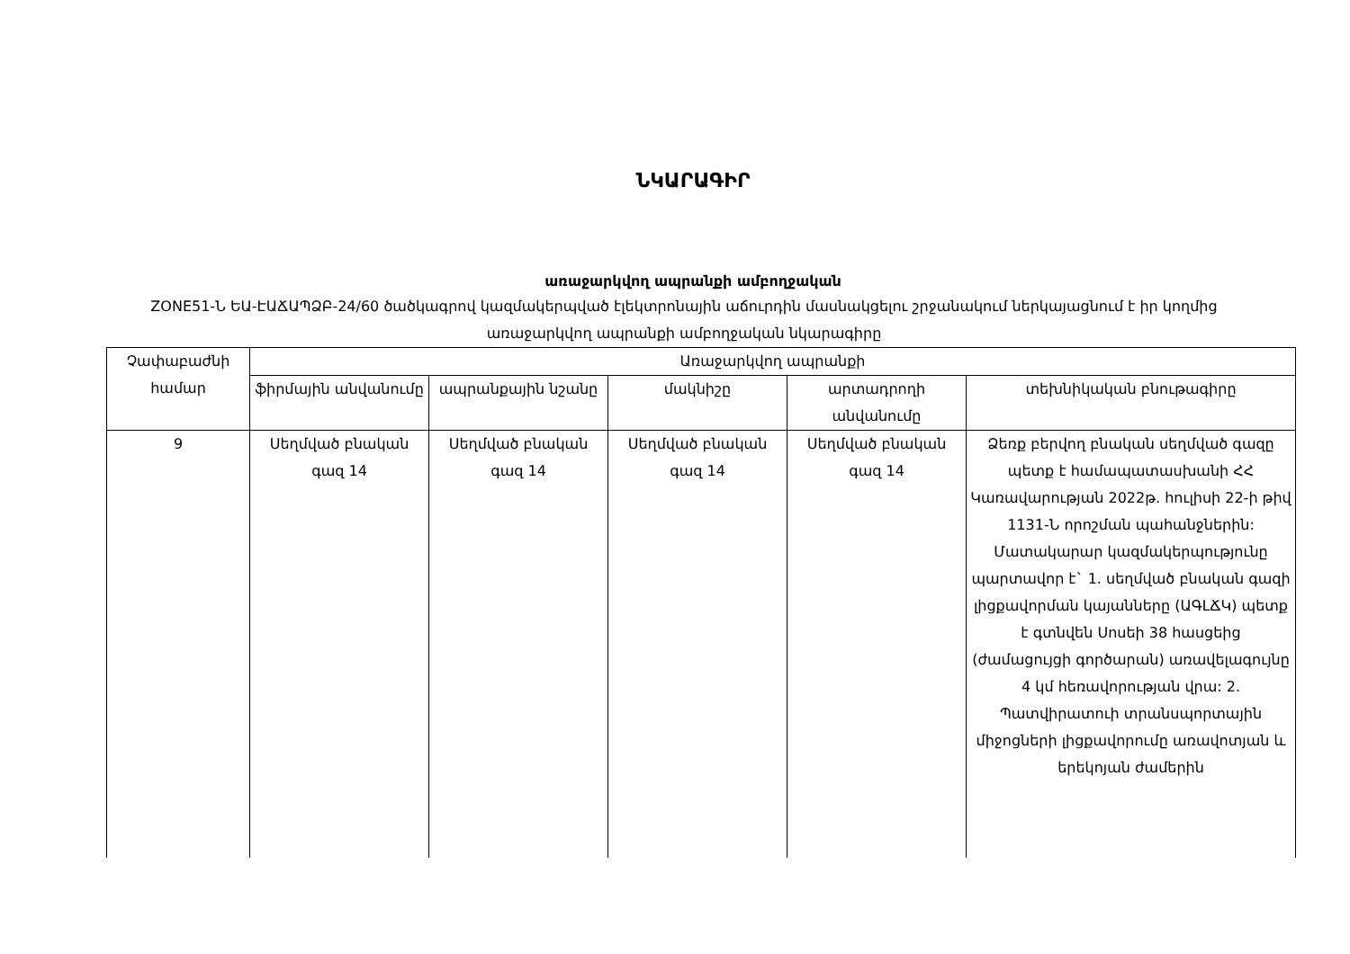ՆԿԱՐԱԳԻՐ
առաջարկվող ապրանքի ամբողջական
ZONE51-Ն ԵԱ-ԷԱՃԱՊՁԲ-24/60 ծածկագրով կազմակերպված էլեկտրոնային աճուրդին մասնակցելու շրջանակում ներկայացնում է իր կողմից առաջարկվող ապրանքի ամբողջական նկարագիրը
| Չափաբաժնի համար | Առաջարկվող ապրանքի | | | | |
| --- | --- | --- | --- | --- | --- |
| | ֆիրմային անվանումը | ապրանքային նշանը | մակնիշը | արտադրողի անվանումը | տեխնիկական բնութագիրը |
| 9 | Սեղմված բնական գազ 14 | Սեղմված բնական գազ 14 | Սեղմված բնական գազ 14 | Սեղմված բնական գազ 14 | Ձեռք բերվող բնական սեղմված գազը պետք է համապատասխանի ՀՀ Կառավարության 2022թ. հուլիսի 22-ի թիվ 1131-Ն որոշման պահանջներին: Մատակարար կազմակերպությունը պարտավոր է` 1. սեղմված բնական գազի լիցքավորման կայանները (ԱԳԼՃԿ) պետք է գտնվեն Սոսեի 38 հասցեից (ժամացույցի գործարան) առավելագույնը 4 կմ հեռավորության վրա: 2. Պատվիրատուի տրանսպորտային միջոցների լիցքավորումը առավոտյան և երեկոյան ժամերին |